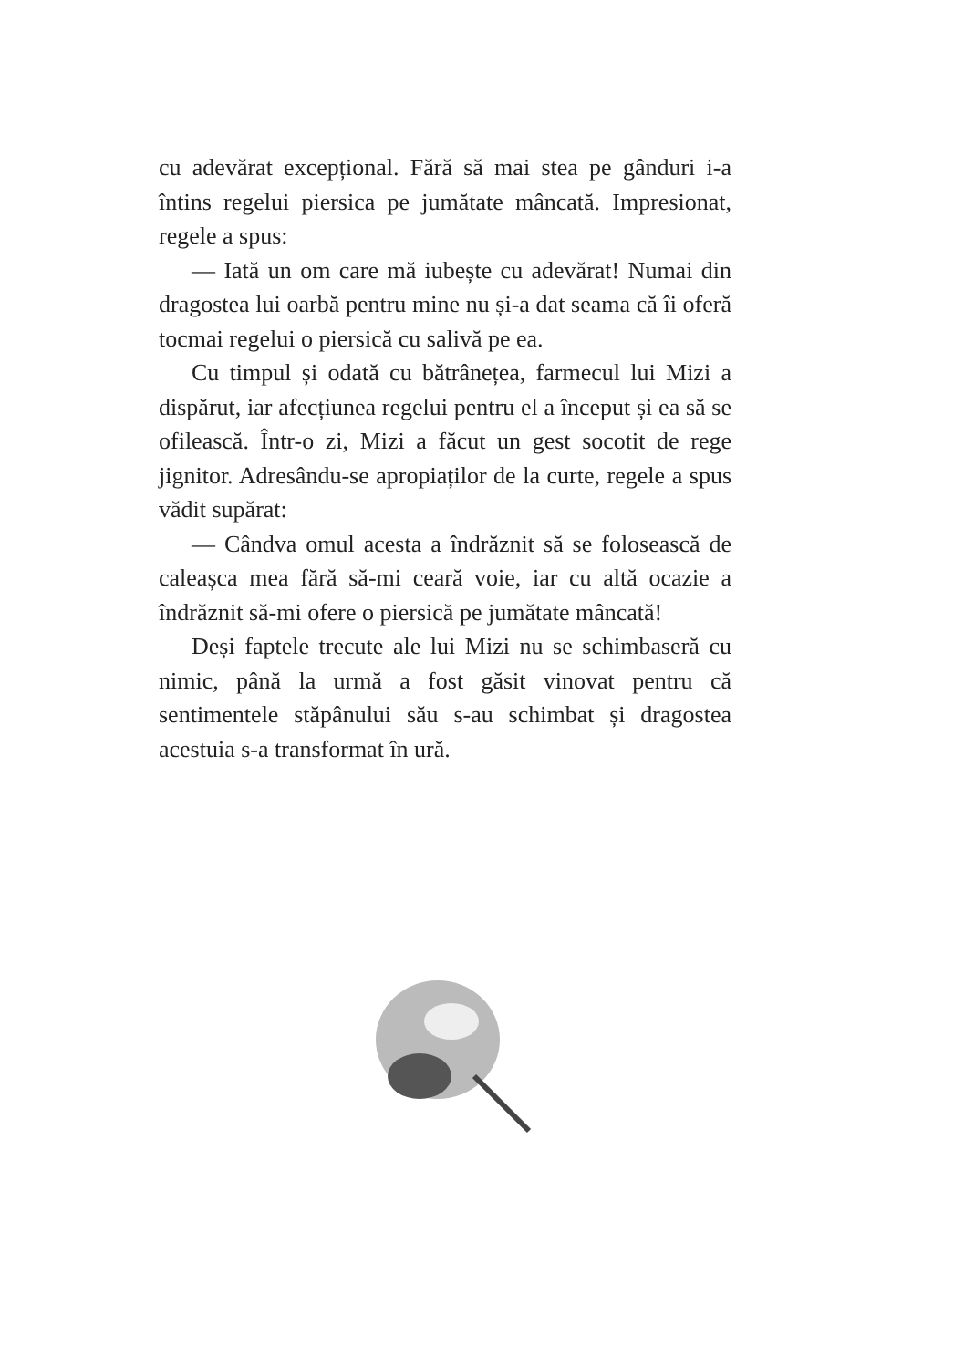cu adevărat excepțional. Fără să mai stea pe gânduri i-a întins regelui piersica pe jumătate mâncată. Impresionat, regele a spus:
— Iată un om care mă iubește cu adevărat! Numai din dragostea lui oarbă pentru mine nu și-a dat seama că îi oferă tocmai regelui o piersică cu salivă pe ea.
Cu timpul și odată cu bătrânețea, farmecul lui Mizi a dispărut, iar afecțiunea regelui pentru el a început și ea să se ofilească. Într-o zi, Mizi a făcut un gest socotit de rege jignitor. Adresându-se apropiaților de la curte, regele a spus vădit supărat:
— Cândva omul acesta a îndrăznit să se folosească de caleașca mea fără să-mi ceară voie, iar cu altă ocazie a îndrăznit să-mi ofere o piersică pe jumătate mâncată!
Deși faptele trecute ale lui Mizi nu se schimbaseră cu nimic, până la urmă a fost găsit vinovat pentru că sentimentele stăpânului său s-au schimbat și dragostea acestuia s-a transformat în ură.